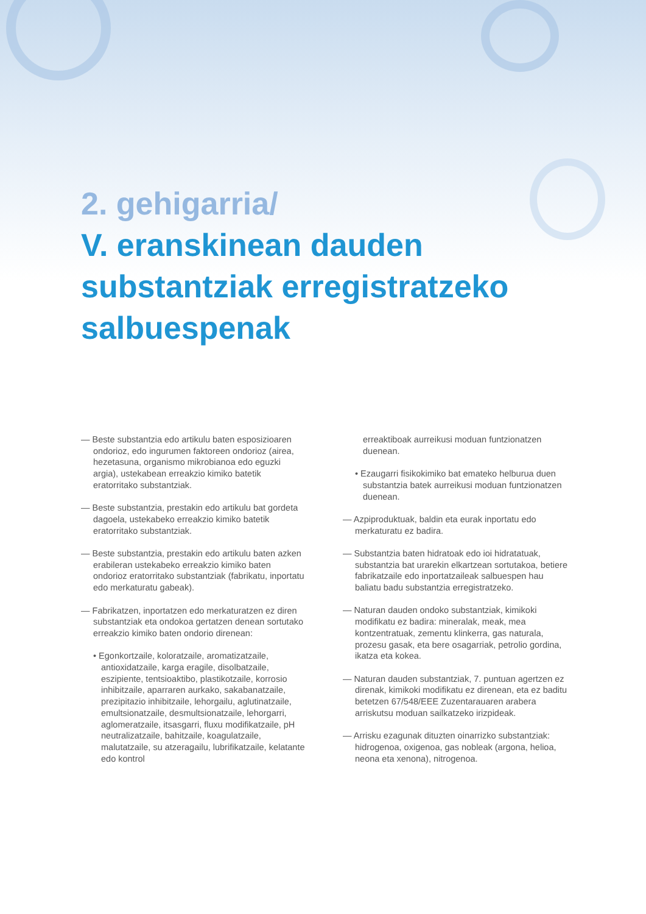2. gehigarria/
V. eranskinean dauden
substantziak erregistratzeko
salbuespenak
— Beste substantzia edo artikulu baten esposizioaren ondorioz, edo ingurumen faktoreen ondorioz (airea, hezetasuna, organismo mikrobianoa edo eguzki argia), ustekabean erreakzio kimiko batetik eratorritako substantziak.
— Beste substantzia, prestakin edo artikulu bat gordeta dagoela, ustekabeko erreakzio kimiko batetik eratorritako substantziak.
— Beste substantzia, prestakin edo artikulu baten azken erabileran ustekabeko erreakzio kimiko baten ondorioz eratorritako substantziak (fabrikatu, inportatu edo merkaturatu gabeak).
— Fabrikatzen, inportatzen edo merkaturatzen ez diren substantziak eta ondokoa gertatzen denean sortutako erreakzio kimiko baten ondorio direnean:
• Egonkortzaile, koloratzaile, aromatizatzaile, antioxidatzaile, karga eragile, disolbatzaile, eszipiente, tentsioaktibo, plastikotzaile, korrosio inhibitzaile, aparraren aurkako, sakabanatzaile, prezipitazio inhibitzaile, lehorgailu, aglutinatzaile, emultsionatzaile, desmultsionatzaile, lehorgarri, aglomeratzaile, itsasgarri, fluxu modifikatzaile, pH neutralizatzaile, bahitzaile, koagulatzaile, malutatzaile, su atzeragailu, lubrifikatzaile, kelatante edo kontrol
erreaktiboak aurreikusi moduan funtzionatzen duenean.
• Ezaugarri fisikokimiko bat emateko helburua duen substantzia batek aurreikusi moduan funtzionatzen duenean.
— Azpiproduktuak, baldin eta eurak inportatu edo merkaturatu ez badira.
— Substantzia baten hidratoak edo ioi hidratatuak, substantzia bat urarekin elkartzean sortutakoa, betiere fabrikatzaile edo inportatzaileak salbuespen hau baliatu badu substantzia erregistratzeko.
— Naturan dauden ondoko substantziak, kimikoki modifikatu ez badira: mineralak, meak, mea kontzentratuak, zementu klinkerra, gas naturala, prozesu gasak, eta bere osagarriak, petrolio gordina, ikatza eta kokea.
— Naturan dauden substantziak, 7. puntuan agertzen ez direnak, kimikoki modifikatu ez direnean, eta ez baditu betetzen 67/548/EEE Zuzentarauaren arabera arriskutsu moduan sailkatzeko irizpideak.
— Arrisku ezagunak dituzten oinarrizko substantziak: hidrogenoa, oxigenoa, gas nobleak (argona, helioa, neona eta xenona), nitrogenoa.